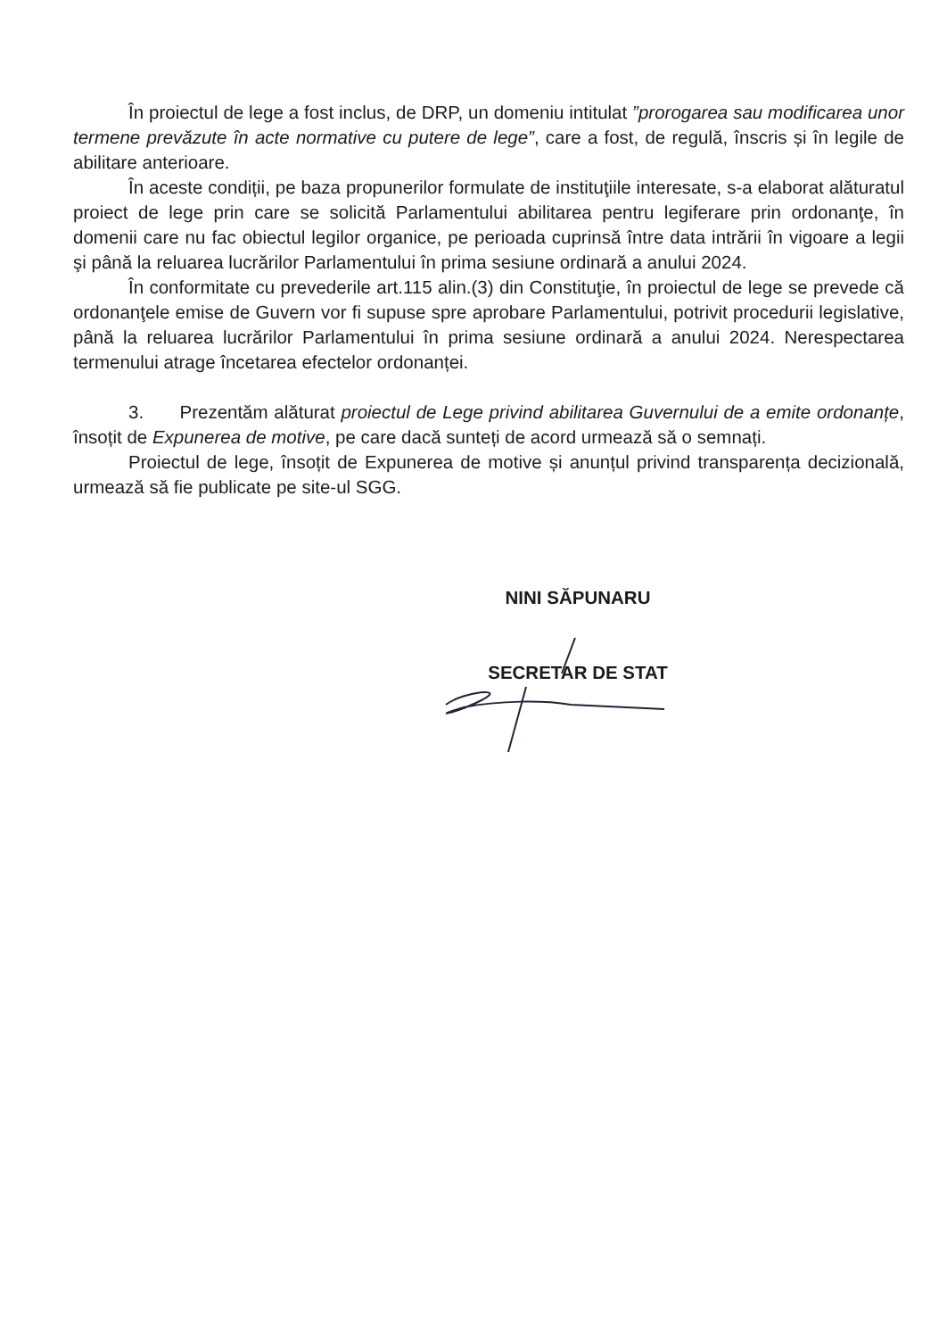În proiectul de lege a fost inclus, de DRP, un domeniu intitulat ”prorogarea sau modificarea unor termene prevăzute în acte normative cu putere de lege”, care a fost, de regulă, înscris și în legile de abilitare anterioare.
În aceste condiții, pe baza propunerilor formulate de instituţiile interesate, s-a elaborat alăturatul proiect de lege prin care se solicită Parlamentului abilitarea pentru legiferare prin ordonanţe, în domenii care nu fac obiectul legilor organice, pe perioada cuprinsă între data intrării în vigoare a legii şi până la reluarea lucrărilor Parlamentului în prima sesiune ordinară a anului 2024.
În conformitate cu prevederile art.115 alin.(3) din Constituţie, în proiectul de lege se prevede că ordonanţele emise de Guvern vor fi supuse spre aprobare Parlamentului, potrivit procedurii legislative, până la reluarea lucrărilor Parlamentului în prima sesiune ordinară a anului 2024. Nerespectarea termenului atrage încetarea efectelor ordonanței.
3. Prezentăm alăturat proiectul de Lege privind abilitarea Guvernului de a emite ordonanțe, însoțit de Expunerea de motive, pe care dacă sunteți de acord urmează să o semnați.
Proiectul de lege, însoțit de Expunerea de motive și anunțul privind transparența decizională, urmează să fie publicate pe site-ul SGG.
NINI SĂPUNARU
SECRETAR DE STAT